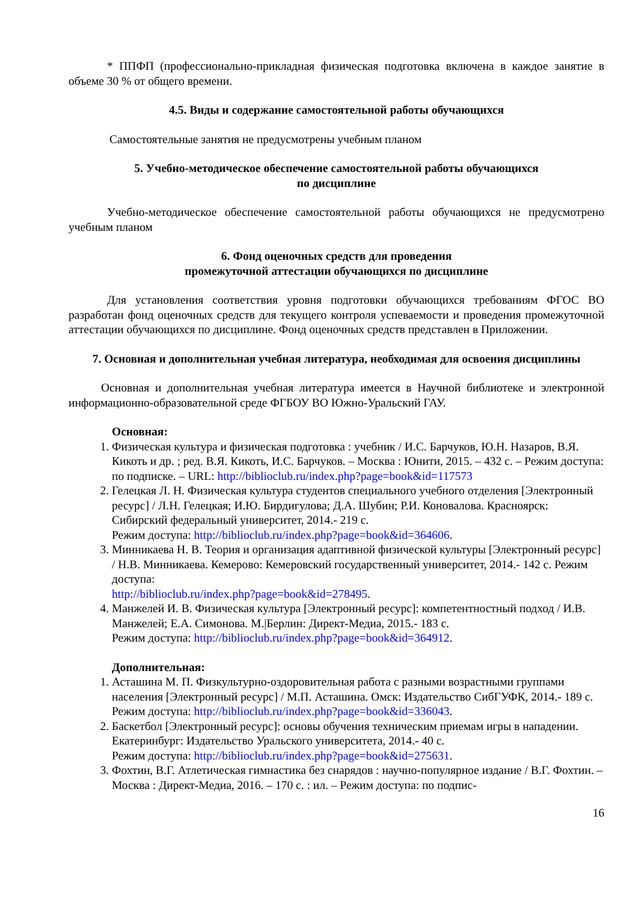* ППФП (профессионально-прикладная физическая подготовка включена в каждое занятие в объеме 30 % от общего времени.
4.5. Виды и содержание самостоятельной работы обучающихся
Самостоятельные занятия не предусмотрены учебным планом
5. Учебно-методическое обеспечение самостоятельной работы обучающихся
по дисциплине
Учебно-методическое обеспечение самостоятельной работы обучающихся не предусмотрено учебным планом
6. Фонд оценочных средств для проведения
промежуточной аттестации обучающихся по дисциплине
Для установления соответствия уровня подготовки обучающихся требованиям ФГОС ВО разработан фонд оценочных средств для текущего контроля успеваемости и проведения промежуточной аттестации обучающихся по дисциплине. Фонд оценочных средств представлен в Приложении.
7. Основная и дополнительная учебная литература, необходимая для освоения дисциплины
Основная и дополнительная учебная литература имеется в Научной библиотеке и электронной информационно-образовательной среде ФГБОУ ВО Южно-Уральский ГАУ.
Основная:
1. Физическая культура и физическая подготовка : учебник / И.С. Барчуков, Ю.Н. Назаров, В.Я. Кикоть и др. ; ред. В.Я. Кикоть, И.С. Барчуков. – Москва : Юнити, 2015. – 432 с. – Режим доступа: по подписке. – URL: http://biblioclub.ru/index.php?page=book&id=117573
2. Гелецкая Л. Н. Физическая культура студентов специального учебного отделения [Электронный ресурс] / Л.Н. Гелецкая; И.Ю. Бирдигулова; Д.А. Шубин; Р.И. Коновалова. Красноярск: Сибирский федеральный университет, 2014.- 219 с.
Режим доступа: http://biblioclub.ru/index.php?page=book&id=364606.
3. Минникаева Н. В. Теория и организация адаптивной физической культуры [Электронный ресурс] / Н.В. Минникаева. Кемерово: Кемеровский государственный университет, 2014.- 142 с. Режим доступа:
http://biblioclub.ru/index.php?page=book&id=278495.
4. Манжелей И. В. Физическая культура [Электронный ресурс]: компетентностный подход / И.В. Манжелей; Е.А. Симонова. М.|Берлин: Директ-Медиа, 2015.- 183 с.
Режим доступа: http://biblioclub.ru/index.php?page=book&id=364912.
Дополнительная:
1. Асташина М. П. Физкультурно-оздоровительная работа с разными возрастными группами населения [Электронный ресурс] / М.П. Асташина. Омск: Издательство СибГУФК, 2014.- 189 с.
Режим доступа: http://biblioclub.ru/index.php?page=book&id=336043.
2. Баскетбол [Электронный ресурс]: основы обучения техническим приемам игры в нападении. Екатеринбург: Издательство Уральского университета, 2014.- 40 с.
Режим доступа: http://biblioclub.ru/index.php?page=book&id=275631.
3. Фохтин, В.Г. Атлетическая гимнастика без снарядов : научно-популярное издание / В.Г. Фохтин. – Москва : Директ-Медиа, 2016. – 170 с. : ил. – Режим доступа: по подпис-
16